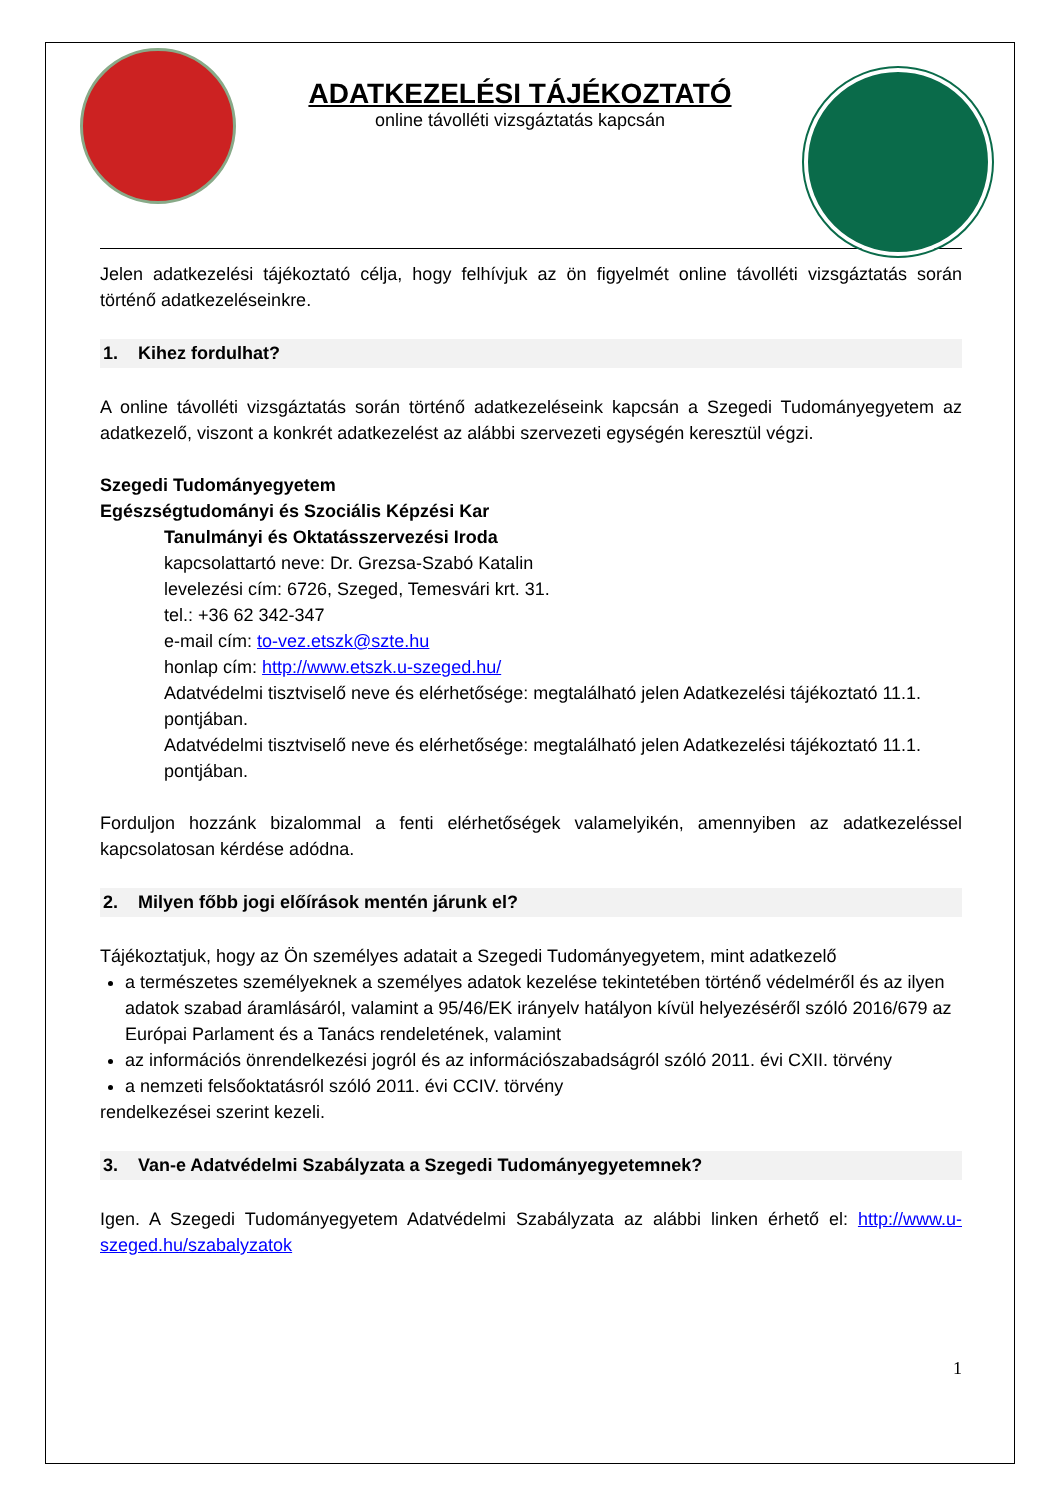ADATKEZELÉSI TÁJÉKOZTATÓ
online távolléti vizsgáztatás kapcsán
Jelen adatkezelési tájékoztató célja, hogy felhívjuk az ön figyelmét online távolléti vizsgáztatás során történő adatkezeléseinkre.
1. Kihez fordulhat?
A online távolléti vizsgáztatás során történő adatkezeléseink kapcsán a Szegedi Tudományegyetem az adatkezelő, viszont a konkrét adatkezelést az alábbi szervezeti egységén keresztül végzi.
Szegedi Tudományegyetem
Egészségtudományi és Szociális Képzési Kar
Tanulmányi és Oktatásszervezési Iroda
kapcsolattartó neve: Dr. Grezsa-Szabó Katalin
levelezési cím: 6726, Szeged, Temesvári krt. 31.
tel.: +36 62 342-347
e-mail cím: to-vez.etszk@szte.hu
honlap cím: http://www.etszk.u-szeged.hu/
Adatvédelmi tisztviselő neve és elérhetősége: megtalálható jelen Adatkezelési tájékoztató 11.1. pontjában.
Adatvédelmi tisztviselő neve és elérhetősége: megtalálható jelen Adatkezelési tájékoztató 11.1. pontjában.
Forduljon hozzánk bizalommal a fenti elérhetőségek valamelyikén, amennyiben az adatkezeléssel kapcsolatosan kérdése adódna.
2. Milyen főbb jogi előírások mentén járunk el?
Tájékoztatjuk, hogy az Ön személyes adatait a Szegedi Tudományegyetem, mint adatkezelő
a természetes személyeknek a személyes adatok kezelése tekintetében történő védelméről és az ilyen adatok szabad áramlásáról, valamint a 95/46/EK irányelv hatályon kívül helyezéséről szóló 2016/679 az Európai Parlament és a Tanács rendeletének, valamint
az információs önrendelkezési jogról és az információszabadságról szóló 2011. évi CXII. törvény
a nemzeti felsőoktatásról szóló 2011. évi CCIV. törvény
rendelkezései szerint kezeli.
3. Van-e Adatvédelmi Szabályzata a Szegedi Tudományegyetemnek?
Igen. A Szegedi Tudományegyetem Adatvédelmi Szabályzata az alábbi linken érhető el: http://www.u-szeged.hu/szabalyzatok
1